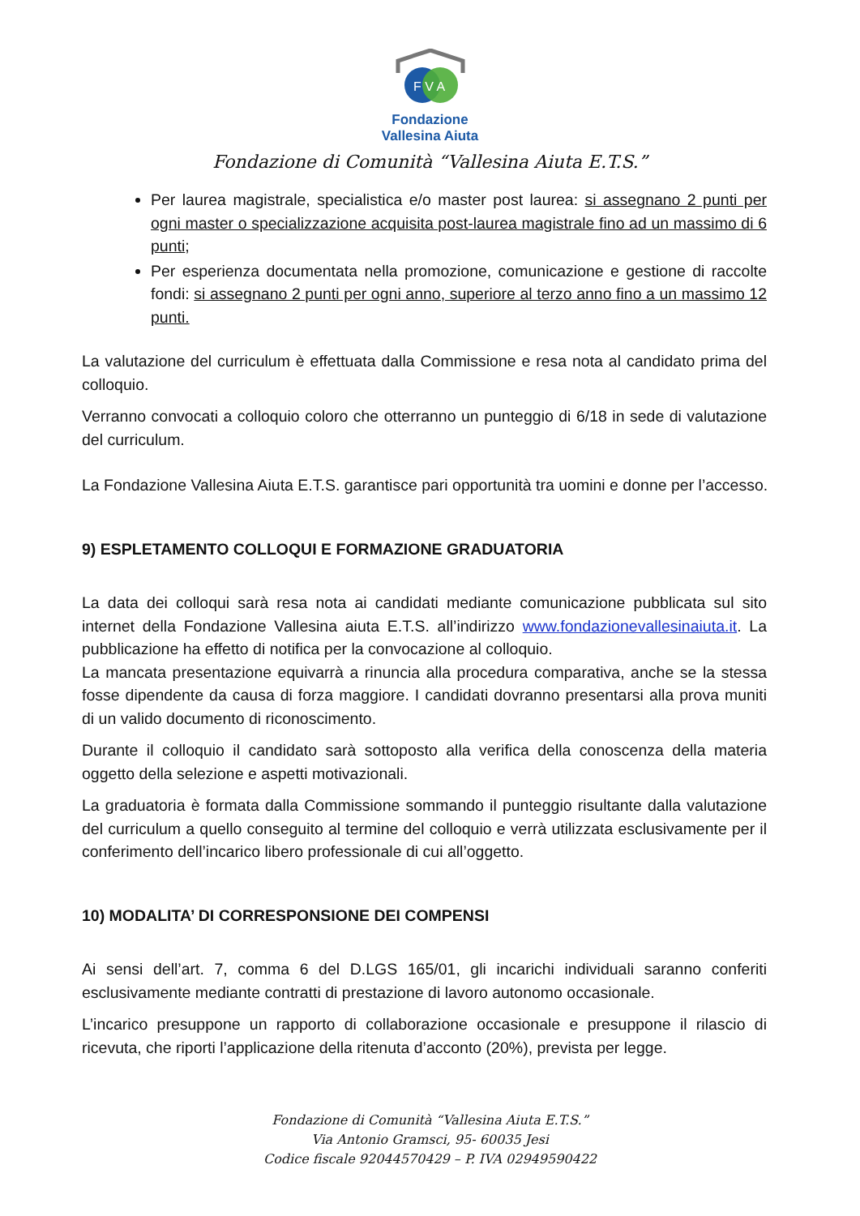F V A
Fondazione
Vallesina Aiuta
Fondazione di Comunità “Vallesina Aiuta E.T.S.”
Per laurea magistrale, specialistica e/o master post laurea: si assegnano 2 punti per ogni master o specializzazione acquisita post-laurea magistrale fino ad un massimo di 6 punti;
Per esperienza documentata nella promozione, comunicazione e gestione di raccolte fondi: si assegnano 2 punti per ogni anno, superiore al terzo anno fino a un massimo 12 punti.
La valutazione del curriculum è effettuata dalla Commissione e resa nota al candidato prima del colloquio.
Verranno convocati a colloquio coloro che otterranno un punteggio di 6/18 in sede di valutazione del curriculum.
La Fondazione Vallesina Aiuta E.T.S. garantisce pari opportunità tra uomini e donne per l’accesso.
9) ESPLETAMENTO COLLOQUI E FORMAZIONE GRADUATORIA
La data dei colloqui sarà resa nota ai candidati mediante comunicazione pubblicata sul sito internet della Fondazione Vallesina aiuta E.T.S. all’indirizzo www.fondazionevallesinaiuta.it. La pubblicazione ha effetto di notifica per la convocazione al colloquio.
La mancata presentazione equivarrà a rinuncia alla procedura comparativa, anche se la stessa fosse dipendente da causa di forza maggiore. I candidati dovranno presentarsi alla prova muniti di un valido documento di riconoscimento.
Durante il colloquio il candidato sarà sottoposto alla verifica della conoscenza della materia oggetto della selezione e aspetti motivazionali.
La graduatoria è formata dalla Commissione sommando il punteggio risultante dalla valutazione del curriculum a quello conseguito al termine del colloquio e verrà utilizzata esclusivamente per il conferimento dell’incarico libero professionale di cui all’oggetto.
10) MODALITA’ DI CORRESPONSIONE DEI COMPENSI
Ai sensi dell’art. 7, comma 6 del D.LGS 165/01, gli incarichi individuali saranno conferiti esclusivamente mediante contratti di prestazione di lavoro autonomo occasionale.
L’incarico presuppone un rapporto di collaborazione occasionale e presuppone il rilascio di ricevuta, che riporti l’applicazione della ritenuta d’acconto (20%), prevista per legge.
Fondazione di Comunità “Vallesina Aiuta E.T.S.”
Via Antonio Gramsci, 95- 60035 Jesi
Codice fiscale 92044570429 – P. IVA 02949590422